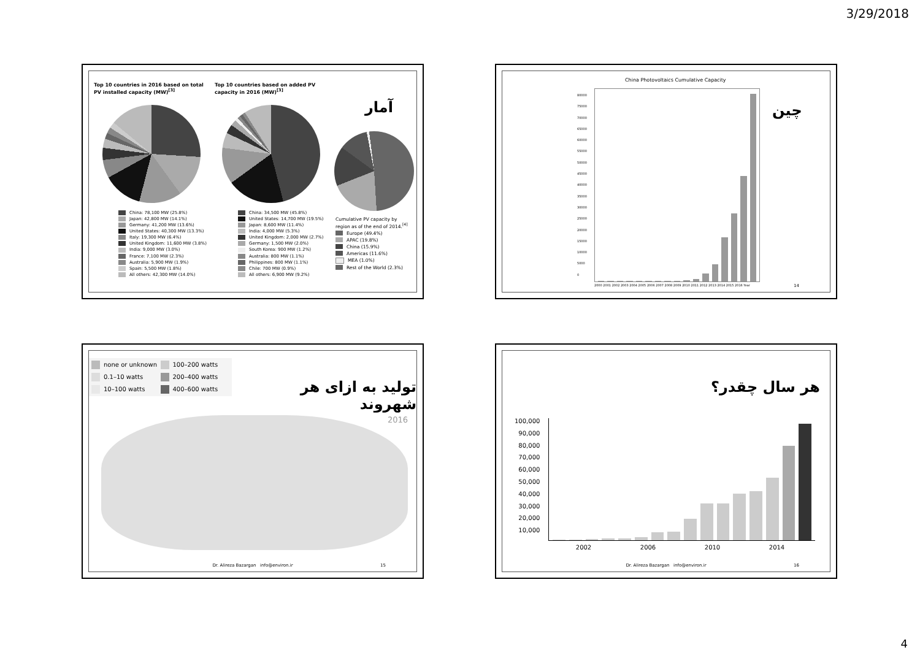3/29/2018
Top 10 countries in 2016 based on total PV installed capacity (MW)<sup>[3]</sup>
Top 10 countries based on added PV capacity in 2016 (MW)<sup>[3]</sup>
آمار
China: 78,100 MW (25.8%)
Japan: 42,800 MW (14.1%)
Germany: 41,200 MW (13.6%)
United States: 40,300 MW (13.3%)
Italy: 19,300 MW (6.4%)
United Kingdom: 11,600 MW (3.8%)
India: 9,000 MW (3.0%)
France: 7,100 MW (2.3%)
Australia: 5,900 MW (1.9%)
Spain: 5,500 MW (1.8%)
All others: 42,300 MW (14.0%)
China: 34,500 MW (45.8%)
United States: 14,700 MW (19.5%)
Japan: 8,600 MW (11.4%)
India: 4,000 MW (5.3%)
United Kingdom: 2,000 MW (2.7%)
Germany: 1,500 MW (2.0%)
South Korea: 900 MW (1.2%)
Australia: 800 MW (1.1%)
Philippines: 800 MW (1.1%)
Chile: 700 MW (0.9%)
All others: 6,900 MW (9.2%)
Cumulative PV capacity by region as of the end of 2014.<sup>[4]</sup>
Europe (49.4%)
APAC (19.8%)
China (15.9%)
Americas (11.6%)
MEA (1.0%)
Rest of the World (2.3%)
China Photovoltaics Cumulative Capacity
چین
2000 2001 2002 2003 2004 2005 2006 2007 2008 2009 2010 2011 2012 2013 2014 2015 2016 Year
80000
75000
70000
65000
60000
55000
50000
45000
40000
35000
30000
25000
20000
15000
10000
5000
0
14
none or unknown
100–200 watts
0.1–10 watts
200–400 watts
10–100 watts
400–600 watts
تولید به ازای هر شهروند
2016
Dr. Alireza Bazargan info@environ.ir
15
هر سال چقدر؟
100,000
90,000
80,000
70,000
60,000
50,000
40,000
30,000
20,000
10,000
2002 2006 2010 2014
Dr. Alireza Bazargan info@environ.ir
16
4